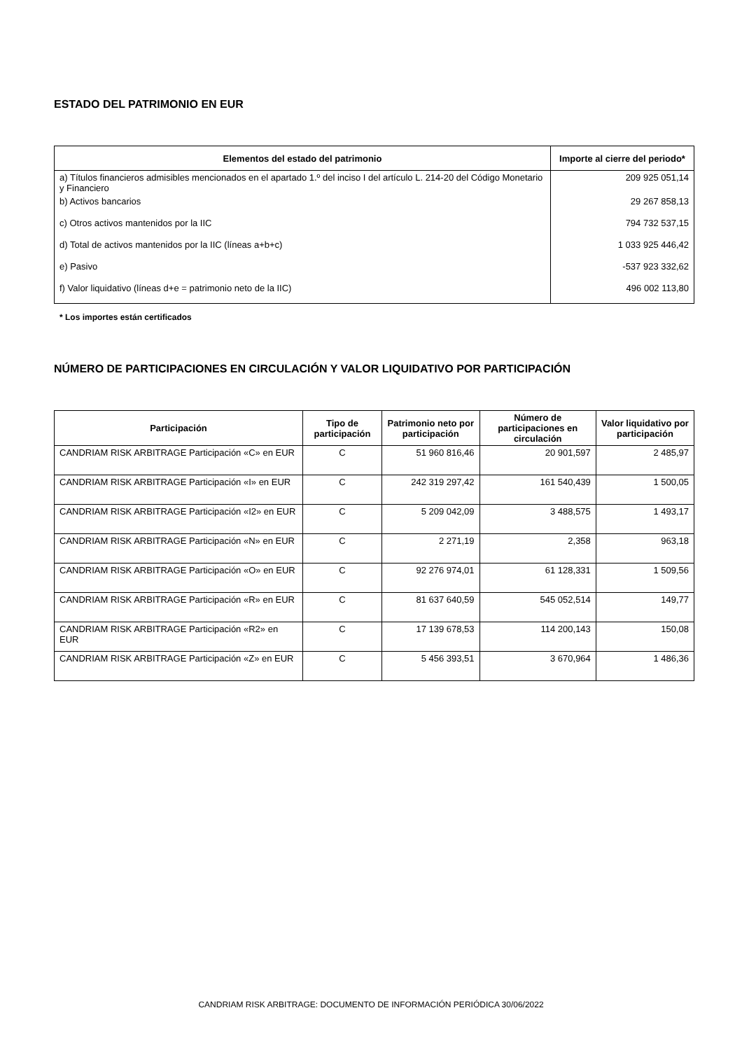ESTADO DEL PATRIMONIO EN EUR
| Elementos del estado del patrimonio | Importe al cierre del periodo* |
| --- | --- |
| a) Títulos financieros admisibles mencionados en el apartado 1.º del inciso I del artículo L. 214-20 del Código Monetario y Financiero | 209 925 051,14 |
| b) Activos bancarios | 29 267 858,13 |
| c) Otros activos mantenidos por la IIC | 794 732 537,15 |
| d) Total de activos mantenidos por la IIC (líneas a+b+c) | 1 033 925 446,42 |
| e) Pasivo | -537 923 332,62 |
| f) Valor liquidativo (líneas d+e = patrimonio neto de la IIC) | 496 002 113,80 |
* Los importes están certificados
NÚMERO DE PARTICIPACIONES EN CIRCULACIÓN Y VALOR LIQUIDATIVO POR PARTICIPACIÓN
| Participación | Tipo de participación | Patrimonio neto por participación | Número de participaciones en circulación | Valor liquidativo por participación |
| --- | --- | --- | --- | --- |
| CANDRIAM RISK ARBITRAGE Participación «C» en EUR | C | 51 960 816,46 | 20 901,597 | 2 485,97 |
| CANDRIAM RISK ARBITRAGE Participación «I» en EUR | C | 242 319 297,42 | 161 540,439 | 1 500,05 |
| CANDRIAM RISK ARBITRAGE Participación «I2» en EUR | C | 5 209 042,09 | 3 488,575 | 1 493,17 |
| CANDRIAM RISK ARBITRAGE Participación «N» en EUR | C | 2 271,19 | 2,358 | 963,18 |
| CANDRIAM RISK ARBITRAGE Participación «O» en EUR | C | 92 276 974,01 | 61 128,331 | 1 509,56 |
| CANDRIAM RISK ARBITRAGE Participación «R» en EUR | C | 81 637 640,59 | 545 052,514 | 149,77 |
| CANDRIAM RISK ARBITRAGE Participación «R2» en EUR | C | 17 139 678,53 | 114 200,143 | 150,08 |
| CANDRIAM RISK ARBITRAGE Participación «Z» en EUR | C | 5 456 393,51 | 3 670,964 | 1 486,36 |
CANDRIAM RISK ARBITRAGE: DOCUMENTO DE INFORMACIÓN PERIÓDICA 30/06/2022